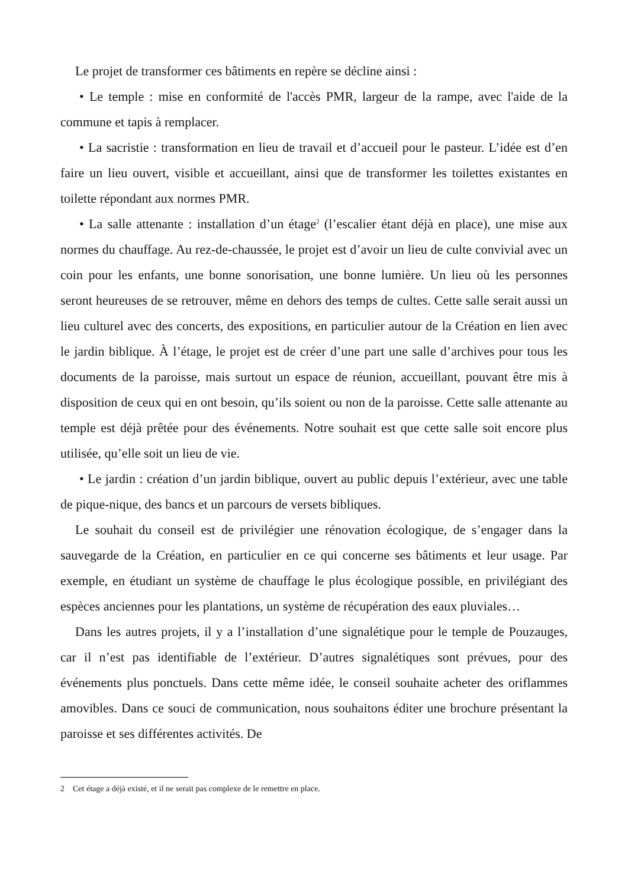Le projet de transformer ces bâtiments en repère se décline ainsi :
• Le temple : mise en conformité de l'accès PMR, largeur de la rampe, avec l'aide de la commune et tapis à remplacer.
• La sacristie : transformation en lieu de travail et d’accueil pour le pasteur. L’idée est d’en faire un lieu ouvert, visible et accueillant, ainsi que de transformer les toilettes existantes en toilette répondant aux normes PMR.
• La salle attenante : installation d’un étage<sup>2</sup> (l’escalier étant déjà en place), une mise aux normes du chauffage. Au rez-de-chaussée, le projet est d’avoir un lieu de culte convivial avec un coin pour les enfants, une bonne sonorisation, une bonne lumière. Un lieu où les personnes seront heureuses de se retrouver, même en dehors des temps de cultes. Cette salle serait aussi un lieu culturel avec des concerts, des expositions, en particulier autour de la Création en lien avec le jardin biblique. À l’étage, le projet est de créer d’une part une salle d’archives pour tous les documents de la paroisse, mais surtout un espace de réunion, accueillant, pouvant être mis à disposition de ceux qui en ont besoin, qu’ils soient ou non de la paroisse. Cette salle attenante au temple est déjà prêtée pour des événements. Notre souhait est que cette salle soit encore plus utilisée, qu’elle soit un lieu de vie.
• Le jardin : création d’un jardin biblique, ouvert au public depuis l’extérieur, avec une table de pique-nique, des bancs et un parcours de versets bibliques.
Le souhait du conseil est de privilégier une rénovation écologique, de s’engager dans la sauvegarde de la Création, en particulier en ce qui concerne ses bâtiments et leur usage. Par exemple, en étudiant un système de chauffage le plus écologique possible, en privilégiant des espèces anciennes pour les plantations, un système de récupération des eaux pluviales…
Dans les autres projets, il y a l’installation d’une signalétique pour le temple de Pouzauges, car il n’est pas identifiable de l’extérieur. D’autres signalétiques sont prévues, pour des événements plus ponctuels. Dans cette même idée, le conseil souhaite acheter des oriflammes amovibles. Dans ce souci de communication, nous souhaitons éditer une brochure présentant la paroisse et ses différentes activités. De
2 Cet étage a déjà existé, et il ne serait pas complexe de le remettre en place.